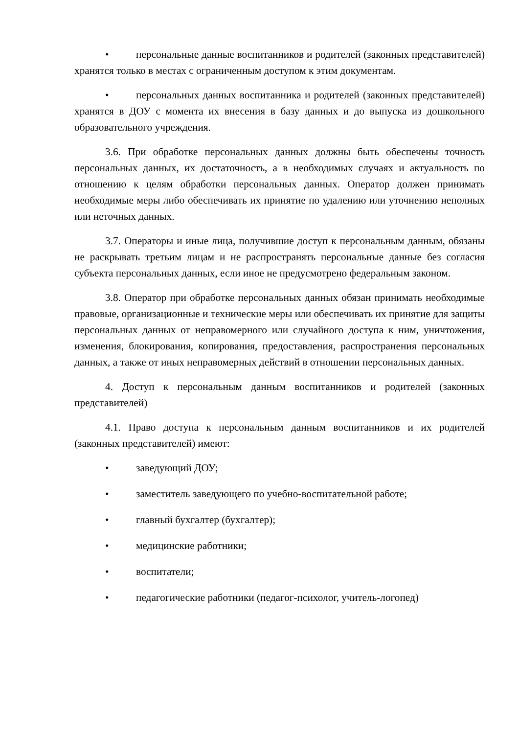• персональные данные воспитанников и родителей (законных представителей) хранятся только в местах с ограниченным доступом к этим документам.
• персональных данных воспитанника и родителей (законных представителей) хранятся в ДОУ с момента их внесения в базу данных и до выпуска из дошкольного образовательного учреждения.
3.6. При обработке персональных данных должны быть обеспечены точность персональных данных, их достаточность, а в необходимых случаях и актуальность по отношению к целям обработки персональных данных. Оператор должен принимать необходимые меры либо обеспечивать их принятие по удалению или уточнению неполных или неточных данных.
3.7. Операторы и иные лица, получившие доступ к персональным данным, обязаны не раскрывать третьим лицам и не распространять персональные данные без согласия субъекта персональных данных, если иное не предусмотрено федеральным законом.
3.8. Оператор при обработке персональных данных обязан принимать необходимые правовые, организационные и технические меры или обеспечивать их принятие для защиты персональных данных от неправомерного или случайного доступа к ним, уничтожения, изменения, блокирования, копирования, предоставления, распространения персональных данных, а также от иных неправомерных действий в отношении персональных данных.
4. Доступ к персональным данным воспитанников и родителей (законных представителей)
4.1. Право доступа к персональным данным воспитанников и их родителей (законных представителей) имеют:
• заведующий ДОУ;
• заместитель заведующего по учебно-воспитательной работе;
• главный бухгалтер (бухгалтер);
• медицинские работники;
• воспитатели;
• педагогические работники (педагог-психолог, учитель-логопед)